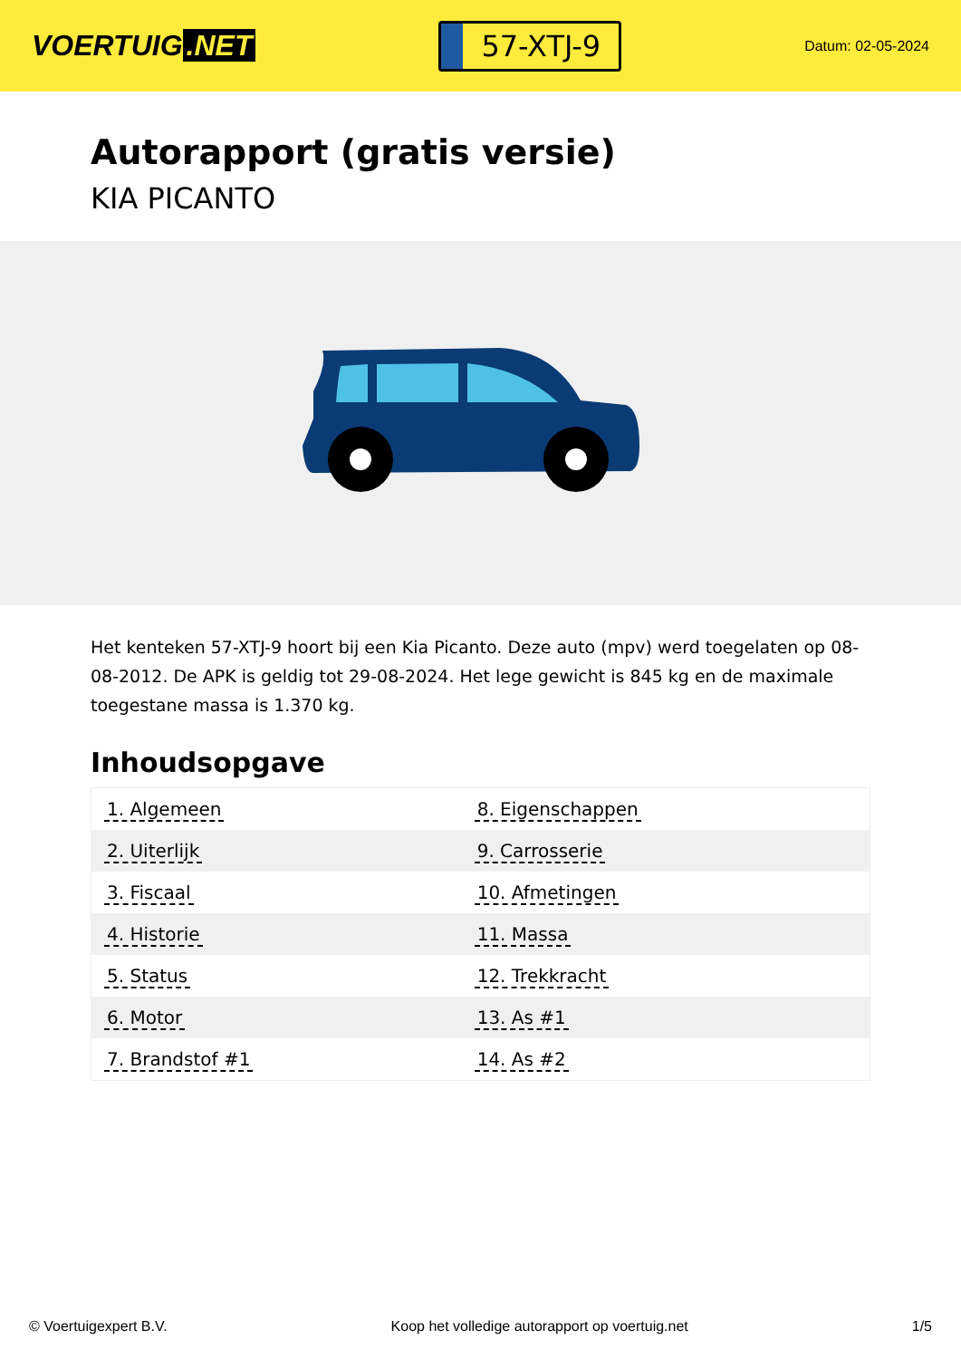VOERTUIG.NET
57-XTJ-9
Datum: 02-05-2024
Autorapport (gratis versie)
KIA PICANTO
Het kenteken 57-XTJ-9 hoort bij een Kia Picanto. Deze auto (mpv) werd toegelaten op 08-08-2012. De APK is geldig tot 29-08-2024. Het lege gewicht is 845 kg en de maximale toegestane massa is 1.370 kg.
Inhoudsopgave
| 1. Algemeen | 8. Eigenschappen |
| 2. Uiterlijk | 9. Carrosserie |
| 3. Fiscaal | 10. Afmetingen |
| 4. Historie | 11. Massa |
| 5. Status | 12. Trekkracht |
| 6. Motor | 13. As #1 |
| 7. Brandstof #1 | 14. As #2 |
© Voertuigexpert B.V. Koop het volledige autorapport op voertuig.net 1/5